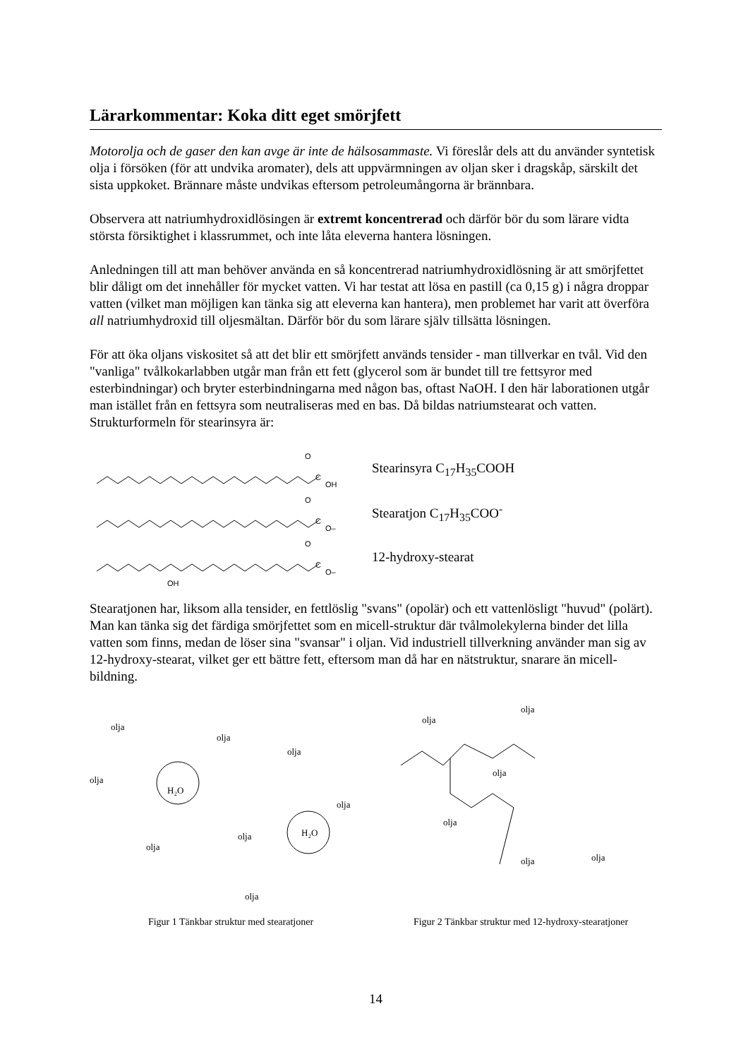Lärarkommentar: Koka ditt eget smörjfett
Motorolja och de gaser den kan avge är inte de hälsosammaste. Vi föreslår dels att du använder syntetisk olja i försöken (för att undvika aromater), dels att uppvärmningen av oljan sker i dragskåp, särskilt det sista uppkoket. Brännare måste undvikas eftersom petroleumångorna är brännbara.
Observera att natriumhydroxidlösingen är extremt koncentrerad och därför bör du som lärare vidta största försiktighet i klassrummet, och inte låta eleverna hantera lösningen.
Anledningen till att man behöver använda en så koncentrerad natriumhydroxidlösning är att smörjfettet blir dåligt om det innehåller för mycket vatten. Vi har testat att lösa en pastill (ca 0,15 g) i några droppar vatten (vilket man möjligen kan tänka sig att eleverna kan hantera), men problemet har varit att överföra all natriumhydroxid till oljesmältan. Därför bör du som lärare själv tillsätta lösningen.
För att öka oljans viskositet så att det blir ett smörjfett används tensider - man tillverkar en tvål. Vid den "vanliga" tvålkokarlabben utgår man från ett fett (glycerol som är bundet till tre fettsyror med esterbindningar) och bryter esterbindningarna med någon bas, oftast NaOH. I den här laborationen utgår man istället från en fettsyra som neutraliseras med en bas. Då bildas natriumstearat och vatten. Strukturformeln för stearinsyra är:
O
C
OH
Stearinsyra C<sub>17</sub>H<sub>35</sub>COOH
O
C
O–
Stearatjon C<sub>17</sub>H<sub>35</sub>COO<sup>-</sup>
O
C
O–
12-hydroxy-stearat
OH
Stearatjonen har, liksom alla tensider, en fettlöslig "svans" (opolär) och ett vattenlösligt "huvud" (polärt). Man kan tänka sig det färdiga smörjfettet som en micell-struktur där tvålmolekylerna binder det lilla vatten som finns, medan de löser sina "svansar" i oljan. Vid industriell tillverkning använder man sig av 12-hydroxy-stearat, vilket ger ett bättre fett, eftersom man då har en nätstruktur, snarare än micell-bildning.
olja
olja
olja
olja
H₂O
olja
olja
H₂O
olja
olja
Figur 1 Tänkbar struktur med stearatjoner
olja
olja
olja
olja
olja
olja
Figur 2 Tänkbar struktur med 12-hydroxy-stearatjoner
14